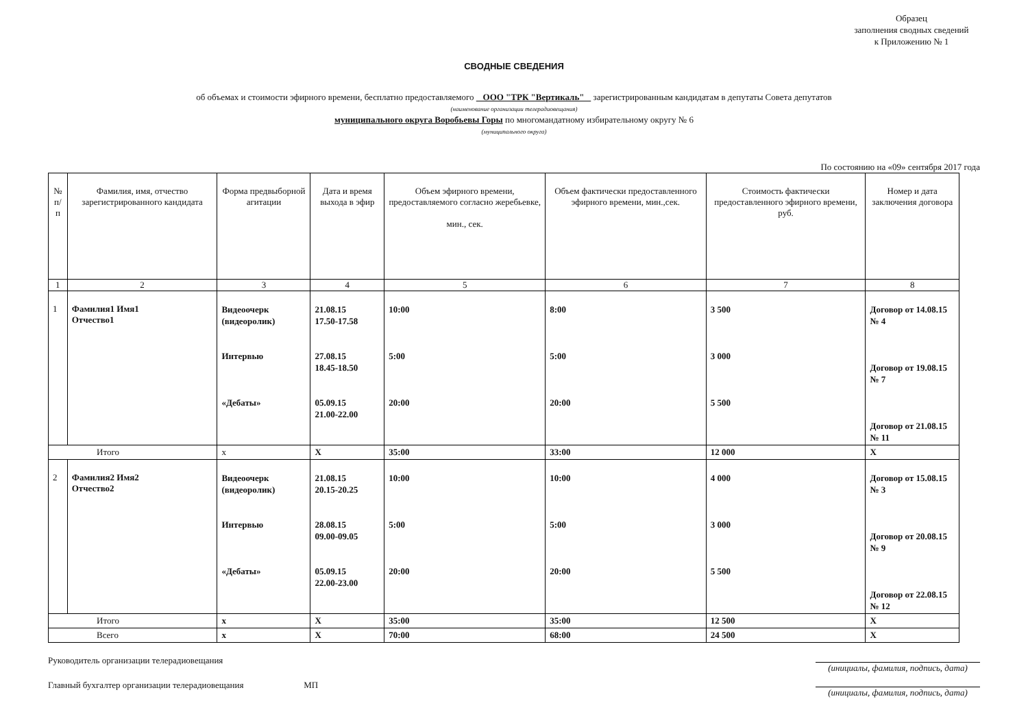Образец
заполнения сводных сведений
к Приложению № 1
СВОДНЫЕ СВЕДЕНИЯ
об объемах и стоимости эфирного времени, бесплатно предоставляемого ООО "ТРК "Вертикаль" зарегистрированным кандидатам в депутаты Совета депутатов
(наименование организации телерадиовещания)
муниципального округа Воробьевы Горы по многомандатному избирательному округу № 6
(муниципального округа)
По состоянию на «09» сентября 2017 года
| № п/п | Фамилия, имя, отчество зарегистрированного кандидата | Форма предвыборной агитации | Дата и время выхода в эфир | Объем эфирного времени, предоставляемого согласно жеребьевке, мин., сек. | Объем фактически предоставленного эфирного времени, мин.,сек. | Стоимость фактически предоставленного эфирного времени, руб. | Номер и дата заключения договора |
| --- | --- | --- | --- | --- | --- | --- | --- |
| 1 | 2 | 3 | 4 | 5 | 6 | 7 | 8 |
| 1 | Фамилия1 Имя1 Отчество1 | Видеоочерк (видеоролик) Интервью «Дебаты» | 21.08.15 17.50-17.58 27.08.15 18.45-18.50 05.09.15 21.00-22.00 | 10:00 5:00 20:00 | 8:00 5:00 20:00 | 3 500 3 000 5 500 | Договор от 14.08.15 № 4 Договор от 19.08.15 № 7 Договор от 21.08.15 № 11 |
| Итого | | x | X | 35:00 | 33:00 | 12 000 | X |
| 2 | Фамилия2 Имя2 Отчество2 | Видеоочерк (видеоролик) Интервью «Дебаты» | 21.08.15 20.15-20.25 28.08.15 09.00-09.05 05.09.15 22.00-23.00 | 10:00 5:00 20:00 | 10:00 5:00 20:00 | 4 000 3 000 5 500 | Договор от 15.08.15 № 3 Договор от 20.08.15 № 9 Договор от 22.08.15 № 12 |
| Итого | | x | X | 35:00 | 35:00 | 12 500 | X |
| Всего | | x | X | 70:00 | 68:00 | 24 500 | X |
Руководитель организации телерадиовещания (инициалы, фамилия, подпись, дата)
Главный бухгалтер организации телерадиовещания МП (инициалы, фамилия, подпись, дата)